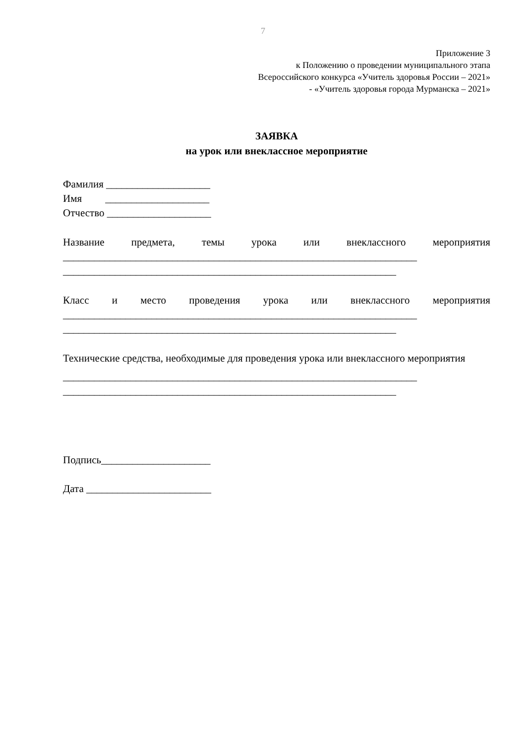7
Приложение 3
к Положению о проведении муниципального этапа
Всероссийского конкурса «Учитель здоровья России – 2021»
- «Учитель здоровья города Мурманска – 2021»
ЗАЯВКА
на урок или внеклассное мероприятие
Фамилия ____________________
Имя ____________________
Отчество ____________________
Название предмета, темы урока или внеклассного мероприятия
____________________________________________________________________
________________________________________________________________
Класс и место проведения урока или внеклассного мероприятия
____________________________________________________________________
________________________________________________________________
Технические средства, необходимые для проведения урока или внеклассного мероприятия
____________________________________________________________________
________________________________________________________________
Подпись_____________________
Дата ________________________